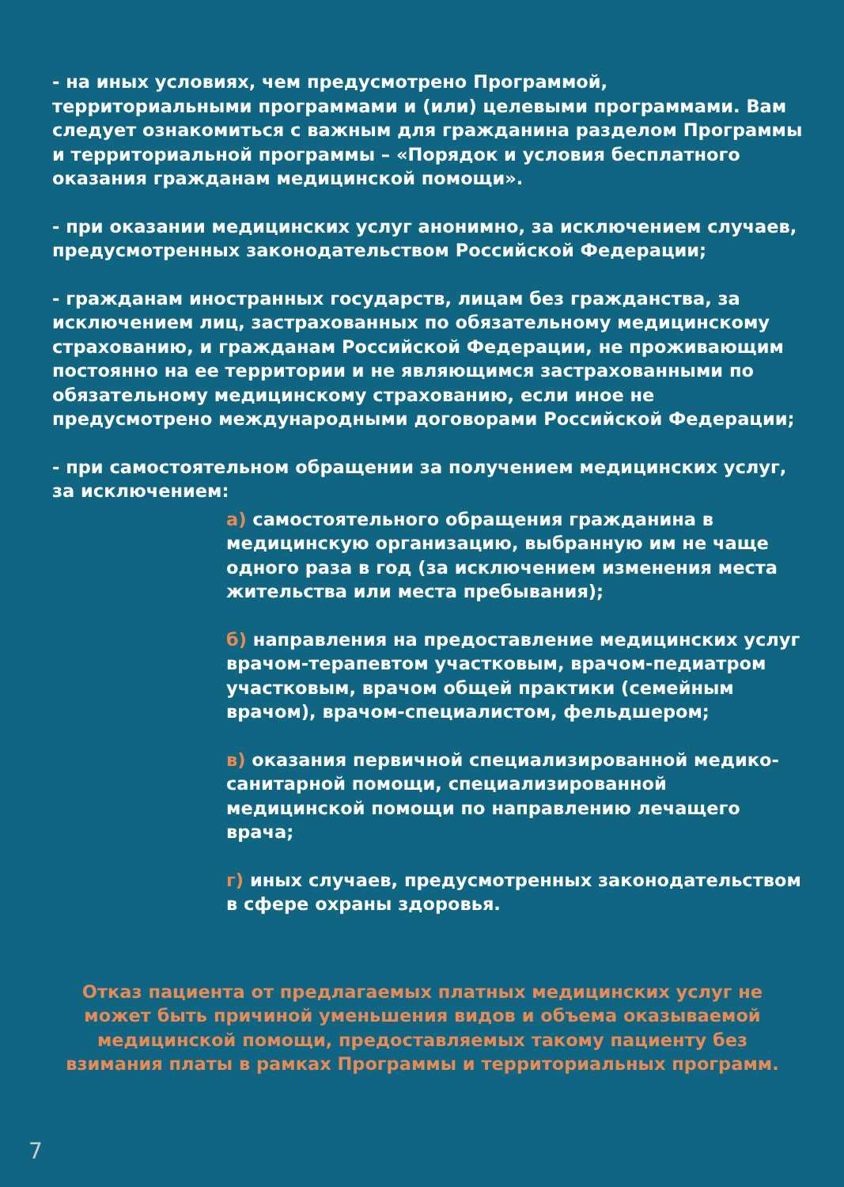- на иных условиях, чем предусмотрено Программой, территориальными программами и (или) целевыми программами. Вам следует ознакомиться с важным для гражданина разделом Программы и территориальной программы – «Порядок и условия бесплатного оказания гражданам медицинской помощи».
- при оказании медицинских услуг анонимно, за исключением случаев, предусмотренных законодательством Российской Федерации;
- гражданам иностранных государств, лицам без гражданства, за исключением лиц, застрахованных по обязательному медицинскому страхованию, и гражданам Российской Федерации, не проживающим постоянно на ее территории и не являющимся застрахованными по обязательному медицинскому страхованию, если иное не предусмотрено международными договорами Российской Федерации;
- при самостоятельном обращении за получением медицинских услуг, за исключением:
а) самостоятельного обращения гражданина в медицинскую организацию, выбранную им не чаще одного раза в год (за исключением изменения места жительства или места пребывания);
б) направления на предоставление медицинских услуг врачом-терапевтом участковым, врачом-педиатром участковым, врачом общей практики (семейным врачом), врачом-специалистом, фельдшером;
в) оказания первичной специализированной медико-санитарной помощи, специализированной медицинской помощи по направлению лечащего врача;
г) иных случаев, предусмотренных законодательством в сфере охраны здоровья.
Отказ пациента от предлагаемых платных медицинских услуг не может быть причиной уменьшения видов и объема оказываемой медицинской помощи, предоставляемых такому пациенту без взимания платы в рамках Программы и территориальных программ.
7